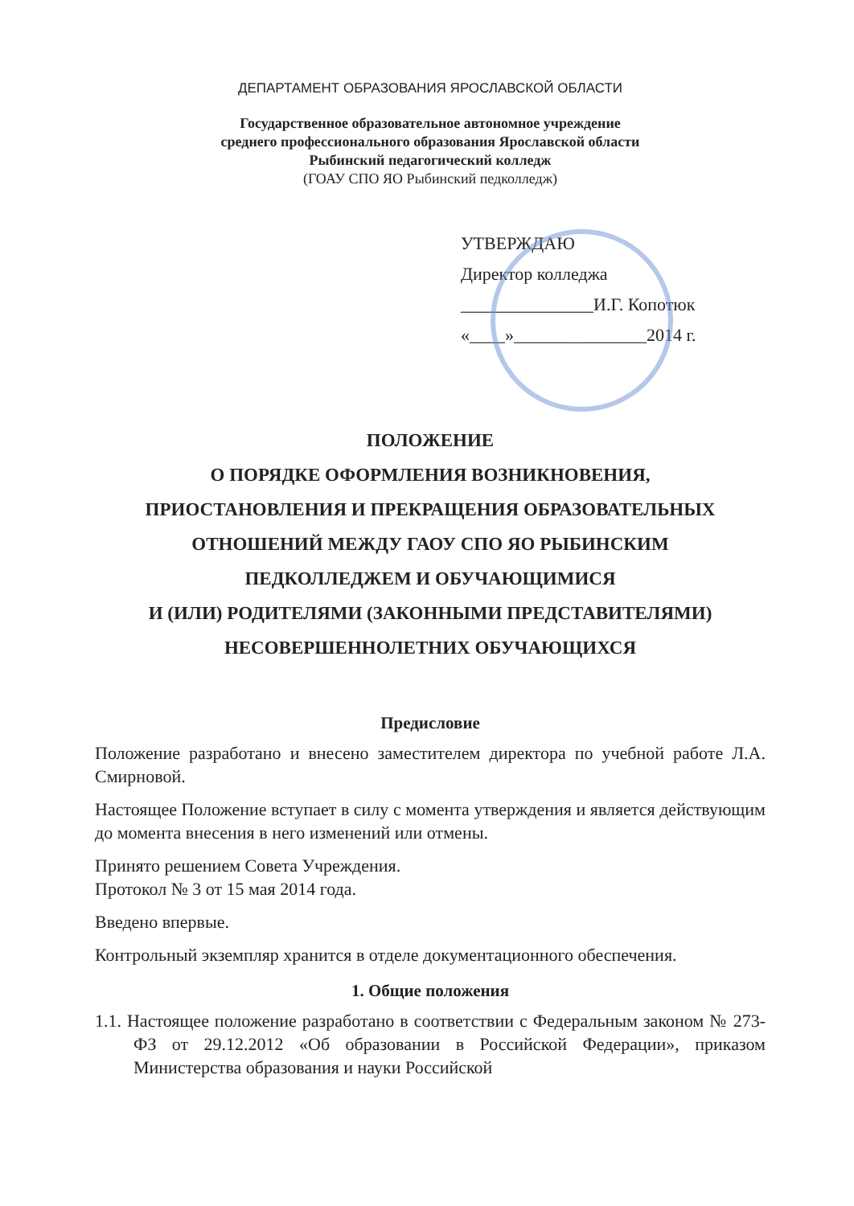ДЕПАРТАМЕНТ ОБРАЗОВАНИЯ ЯРОСЛАВСКОЙ ОБЛАСТИ
Государственное образовательное автономное учреждение
среднего профессионального образования Ярославской области
Рыбинский педагогический колледж
(ГОАУ СПО ЯО Рыбинский педколледж)
УТВЕРЖДАЮ
Директор колледжа
_______________И.Г. Копотюк
«____»_______________2014 г.
ПОЛОЖЕНИЕ
О ПОРЯДКЕ ОФОРМЛЕНИЯ ВОЗНИКНОВЕНИЯ,
ПРИОСТАНОВЛЕНИЯ И ПРЕКРАЩЕНИЯ ОБРАЗОВАТЕЛЬНЫХ
ОТНОШЕНИЙ МЕЖДУ ГАОУ СПО ЯО РЫБИНСКИМ
ПЕДКОЛЛЕДЖЕМ И ОБУЧАЮЩИМИСЯ
И (ИЛИ) РОДИТЕЛЯМИ (ЗАКОННЫМИ ПРЕДСТАВИТЕЛЯМИ)
НЕСОВЕРШЕННОЛЕТНИХ ОБУЧАЮЩИХСЯ
Предисловие
Положение разработано и внесено заместителем директора по учебной работе Л.А. Смирновой.
Настоящее Положение вступает в силу с момента утверждения и является действующим до момента внесения в него изменений или отмены.
Принято решением Совета Учреждения.
Протокол № 3 от 15 мая 2014 года.
Введено впервые.
Контрольный экземпляр хранится в отделе документационного обеспечения.
1. Общие положения
1.1. Настоящее положение разработано в соответствии с Федеральным законом № 273-ФЗ от 29.12.2012 «Об образовании в Российской Федерации», приказом Министерства образования и науки Российской